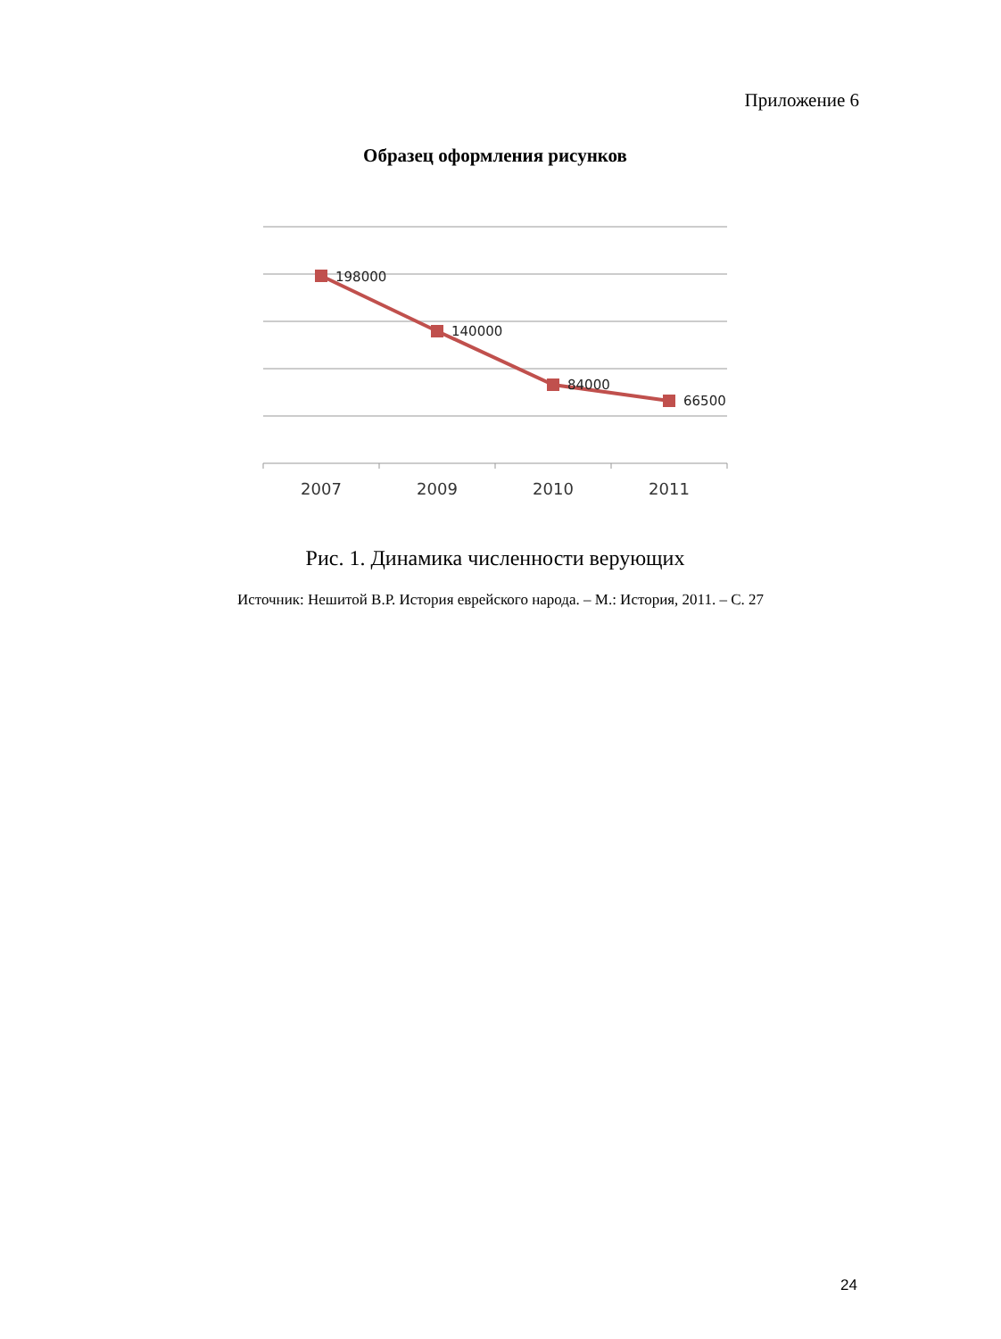Приложение 6
Образец оформления рисунков
198000
140000
84000
66500
2007
2009
2010
2011
Рис. 1. Динамика численности верующих
Источник: Нешитой В.Р. История еврейского народа. – М.: История, 2011. – С. 27
24